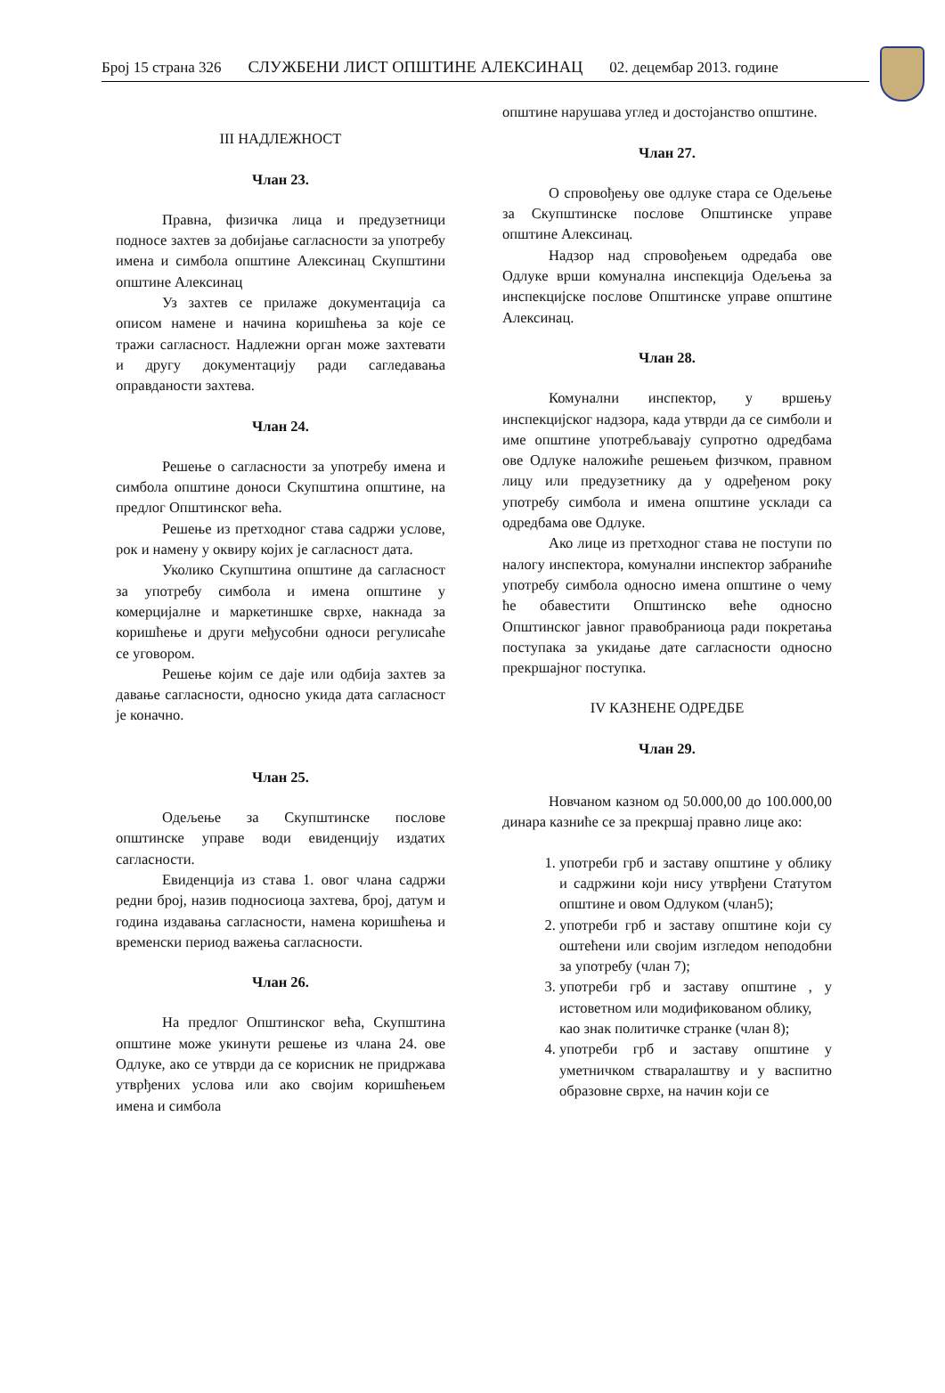Број 15 страна 326 СЛУЖБЕНИ ЛИСТ ОПШТИНЕ АЛЕКСИНАЦ 02. децембар 2013. године
III НАДЛЕЖНОСТ
Члан 23.
Правна, физичка лица и предузетници подносе захтев за добијање сагласности за употребу имена и симбола општине Алексинац Скупштини општине Алексинац
Уз захтев се прилаже документација са описом намене и начина коришћења за које се тражи сагласност. Надлежни орган може захтевати и другу документацију ради сагледавања оправданости захтева.
Члан 24.
Решење о сагласности за употребу имена и симбола општине доноси Скупштина општине, на предлог Општинског већа.
Решење из претходног става садржи услове, рок и намену у оквиру којих је сагласност дата.
Уколико Скупштина општине да сагласност за употребу симбола и имена општине у комерцијалне и маркетиншке сврхе, накнада за коришћење и други међусобни односи регулисаће се уговором.
Решење којим се даје или одбија захтев за давање сагласности, односно укида дата сагласност је коначно.
Члан 25.
Одељење за Скупштинске послове општинске управе води евиденцију издатих сагласности.
Евиденција из става 1. овог члана садржи редни број, назив подносиоца захтева, број, датум и година издавања сагласности, намена коришћења и временски период важења сагласности.
Члан 26.
На предлог Општинског већа, Скупштина општине може укинути решење из члана 24. ове Одлуке, ако се утврди да се корисник не придржава утврђених услова или ако својим коришћењем имена и симбола
општине нарушава углед и достојанство општине.
Члан 27.
О спровођењу ове одлуке стара се Одељење за Скупштинске послове Општинске управе општине Алексинац.
Надзор над спровођењем одредаба ове Одлуке врши комунална инспекција Одељења за инспекцијске послове Општинске управе општине Алексинац.
Члан 28.
Комунални инспектор, у вршењу инспекцијског надзора, када утврди да се симболи и име општине употребљавају супротно одредбама ове Одлуке наложиће решењем физчком, правном лицу или предузетнику да у одређеном року употребу симбола и имена општине усклади са одредбама ове Одлуке.
Ако лице из претходног става не поступи по налогу инспектора, комунални инспектор забраниће употребу симбола односно имена општине о чему ће обавестити Општинско веће односно Општинског јавног правобраниоца ради покретања поступака за укидање дате сагласности односно прекршајног поступка.
IV КАЗНЕНЕ ОДРЕДБЕ
Члан 29.
Новчаном казном од 50.000,00 до 100.000,00 динара казниће се за прекршај правно лице ако:
1. употреби грб и заставу општине у облику и садржини који нису утврђени Статутом општине и овом Одлуком (члан5);
2. употреби грб и заставу општине који су оштећени или својим изгледом неподобни за употребу (члан 7);
3. употреби грб и заставу општине , у истоветном или модификованом облику,
као знак политичке странке (члан 8);
4. употреби грб и заставу општине у уметничком стваралаштву и у васпитно образовне сврхе, на начин који се